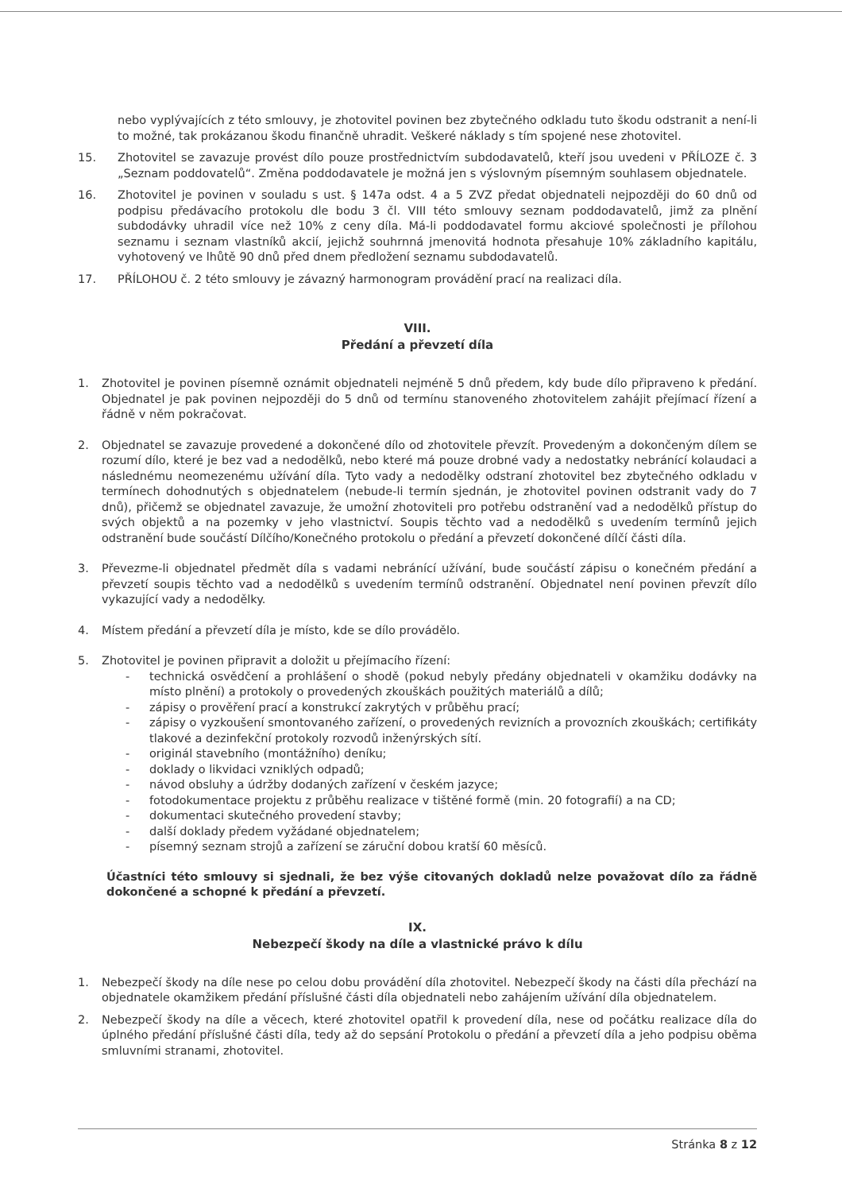nebo vyplývajících z této smlouvy, je zhotovitel povinen bez zbytečného odkladu tuto škodu odstranit a není-li to možné, tak prokázanou škodu finančně uhradit. Veškeré náklady s tím spojené nese zhotovitel.
15. Zhotovitel se zavazuje provést dílo pouze prostřednictvím subdodavatelů, kteří jsou uvedeni v PŘÍLOZE č. 3 „Seznam poddovatelů“. Změna poddodavatele je možná jen s výslovným písemným souhlasem objednatele.
16. Zhotovitel je povinen v souladu s ust. § 147a odst. 4 a 5 ZVZ předat objednateli nejpozději do 60 dnů od podpisu předávacího protokolu dle bodu 3 čl. VIII této smlouvy seznam poddodavatelů, jimž za plnění subdodávky uhradil více než 10% z ceny díla. Má-li poddodavatel formu akciové společnosti je přílohou seznamu i seznam vlastníků akcií, jejichž souhrnná jmenovitá hodnota přesahuje 10% základního kapitálu, vyhotovený ve lhůtě 90 dnů před dnem předložení seznamu subdodavatelů.
17. PŘÍLOHOU č. 2 této smlouvy je závazný harmonogram provádění prací na realizaci díla.
VIII.
Předání a převzetí díla
1. Zhotovitel je povinen písemně oznámit objednateli nejméně 5 dnů předem, kdy bude dílo připraveno k předání. Objednatel je pak povinen nejpozději do 5 dnů od termínu stanoveného zhotovitelem zahájit přejímací řízení a řádně v něm pokračovat.
2. Objednatel se zavazuje provedené a dokončené dílo od zhotovitele převzít. Provedeným a dokončeným dílem se rozumí dílo, které je bez vad a nedodělků, nebo které má pouze drobné vady a nedostatky nebránící kolaudaci a následnému neomezenému užívání díla. Tyto vady a nedodělky odstraní zhotovitel bez zbytečného odkladu v termínech dohodnutých s objednatelem (nebude-li termín sjednán, je zhotovitel povinen odstranit vady do 7 dnů), přičemž se objednatel zavazuje, že umožní zhotoviteli pro potřebu odstranění vad a nedodělků přístup do svých objektů a na pozemky v jeho vlastnictví. Soupis těchto vad a nedodělků s uvedením termínů jejich odstranění bude součástí Dílčího/Konečného protokolu o předání a převzetí dokončené dílčí části díla.
3. Převezme-li objednatel předmět díla s vadami nebránící užívání, bude součástí zápisu o konečném předání a převzetí soupis těchto vad a nedodělků s uvedením termínů odstranění. Objednatel není povinen převzít dílo vykazující vady a nedodělky.
4. Místem předání a převzetí díla je místo, kde se dílo provádělo.
5. Zhotovitel je povinen připravit a doložit u přejímacího řízení:
- technická osvědčení a prohlášení o shodě (pokud nebyly předány objednateli v okamžiku dodávky na místo plnění) a protokoly o provedených zkouškách použitých materiálů a dílů;
- zápisy o prověření prací a konstrukcí zakrytých v průběhu prací;
- zápisy o vyzkoušení smontovaného zařízení, o provedených revizních a provozních zkouškách; certifikáty tlakové a dezinfekční protokoly rozvodů inženýrských sítí.
- originál stavebního (montážního) deníku;
- doklady o likvidaci vzniklých odpadů;
- návod obsluhy a údržby dodaných zařízení v českém jazyce;
- fotodokumentace projektu z průběhu realizace v tištěné formě (min. 20 fotografií) a na CD;
- dokumentaci skutečného provedení stavby;
- další doklady předem vyžádané objednatelem;
- písemný seznam strojů a zařízení se záruční dobou kratší 60 měsíců.
Účastníci této smlouvy si sjednali, že bez výše citovaných dokladů nelze považovat dílo za řádně dokončené a schopné k předání a převzetí.
IX.
Nebezpečí škody na díle a vlastnické právo k dílu
1. Nebezpečí škody na díle nese po celou dobu provádění díla zhotovitel. Nebezpečí škody na části díla přechází na objednatele okamžikem předání příslušné části díla objednateli nebo zahájením užívání díla objednatelem.
2. Nebezpečí škody na díle a věcech, které zhotovitel opatřil k provedení díla, nese od počátku realizace díla do úplného předání příslušné části díla, tedy až do sepsání Protokolu o předání a převzetí díla a jeho podpisu oběma smluvními stranami, zhotovitel.
Stránka 8 z 12